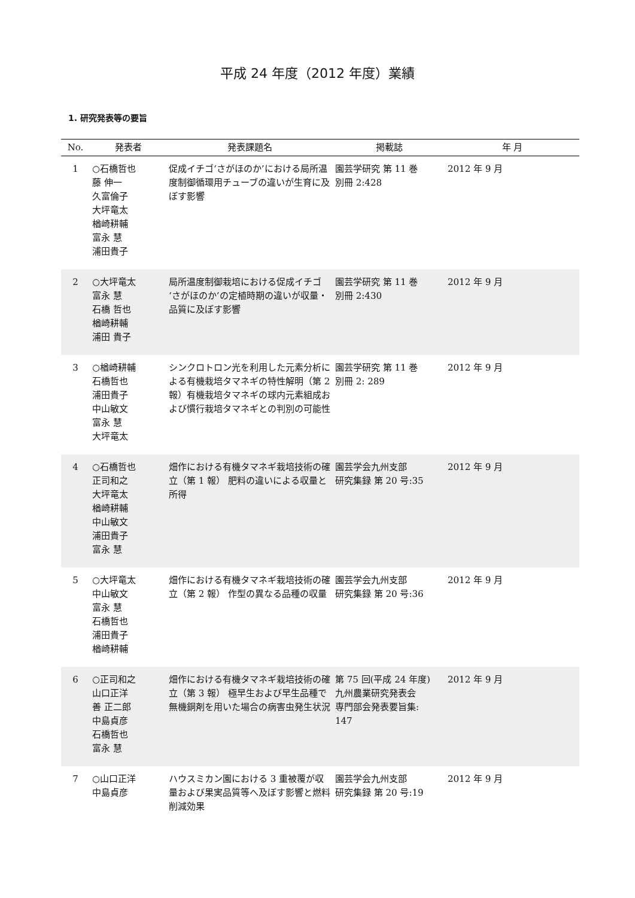平成 24 年度（2012 年度）業績
1. 研究発表等の要旨
| No. | 発表者 | 発表課題名 | 掲載誌 | 年 月 |
| --- | --- | --- | --- | --- |
| 1 | ○石橋哲也 藤 伸一 久富倫子 大坪竜太 楢崎耕輔 富永 慧 浦田貴子 | 促成イチゴ‘さがほのか’における局所温度制御循環用チューブの違いが生育に及ぼす影響 | 園芸学研究 第 11 巻 別冊 2:428 | 2012 年 9 月 |
| 2 | ○大坪竜太 富永 慧 石橋 哲也 楢崎耕輔 浦田 貴子 | 局所温度制御栽培における促成イチゴ‘さがほのか’の定植時期の違いが収量・品質に及ぼす影響 | 園芸学研究 第 11 巻 別冊 2:430 | 2012 年 9 月 |
| 3 | ○楢崎耕輔 石橋哲也 浦田貴子 中山敏文 富永 慧 大坪竜太 | シンクロトロン光を利用した元素分析による有機栽培タマネギの特性解明（第 2 報）有機栽培タマネギの球内元素組成および慣行栽培タマネギとの判別の可能性 | 園芸学研究 第 11 巻 別冊 2: 289 | 2012 年 9 月 |
| 4 | ○石橋哲也 正司和之 大坪竜太 楢崎耕輔 中山敏文 浦田貴子 富永 慧 | 畑作における有機タマネギ栽培技術の確立（第 1 報） 肥料の違いによる収量と所得 | 園芸学会九州支部 研究集録 第 20 号:35 | 2012 年 9 月 |
| 5 | ○大坪竜太 中山敏文 富永 慧 石橋哲也 浦田貴子 楢崎耕輔 | 畑作における有機タマネギ栽培技術の確立（第 2 報） 作型の異なる品種の収量 | 園芸学会九州支部 研究集録 第 20 号:36 | 2012 年 9 月 |
| 6 | ○正司和之 山口正洋 善 正二郎 中島貞彦 石橋哲也 富永 慧 | 畑作における有機タマネギ栽培技術の確立（第 3 報） 極早生および早生品種で無機銅剤を用いた場合の病害虫発生状況 | 第 75 回(平成 24 年度) 九州農業研究発表会 専門部会発表要旨集: 147 | 2012 年 9 月 |
| 7 | ○山口正洋 中島貞彦 | ハウスミカン園における 3 重被覆が収量および果実品質等へ及ぼす影響と燃料削減効果 | 園芸学会九州支部 研究集録 第 20 号:19 | 2012 年 9 月 |